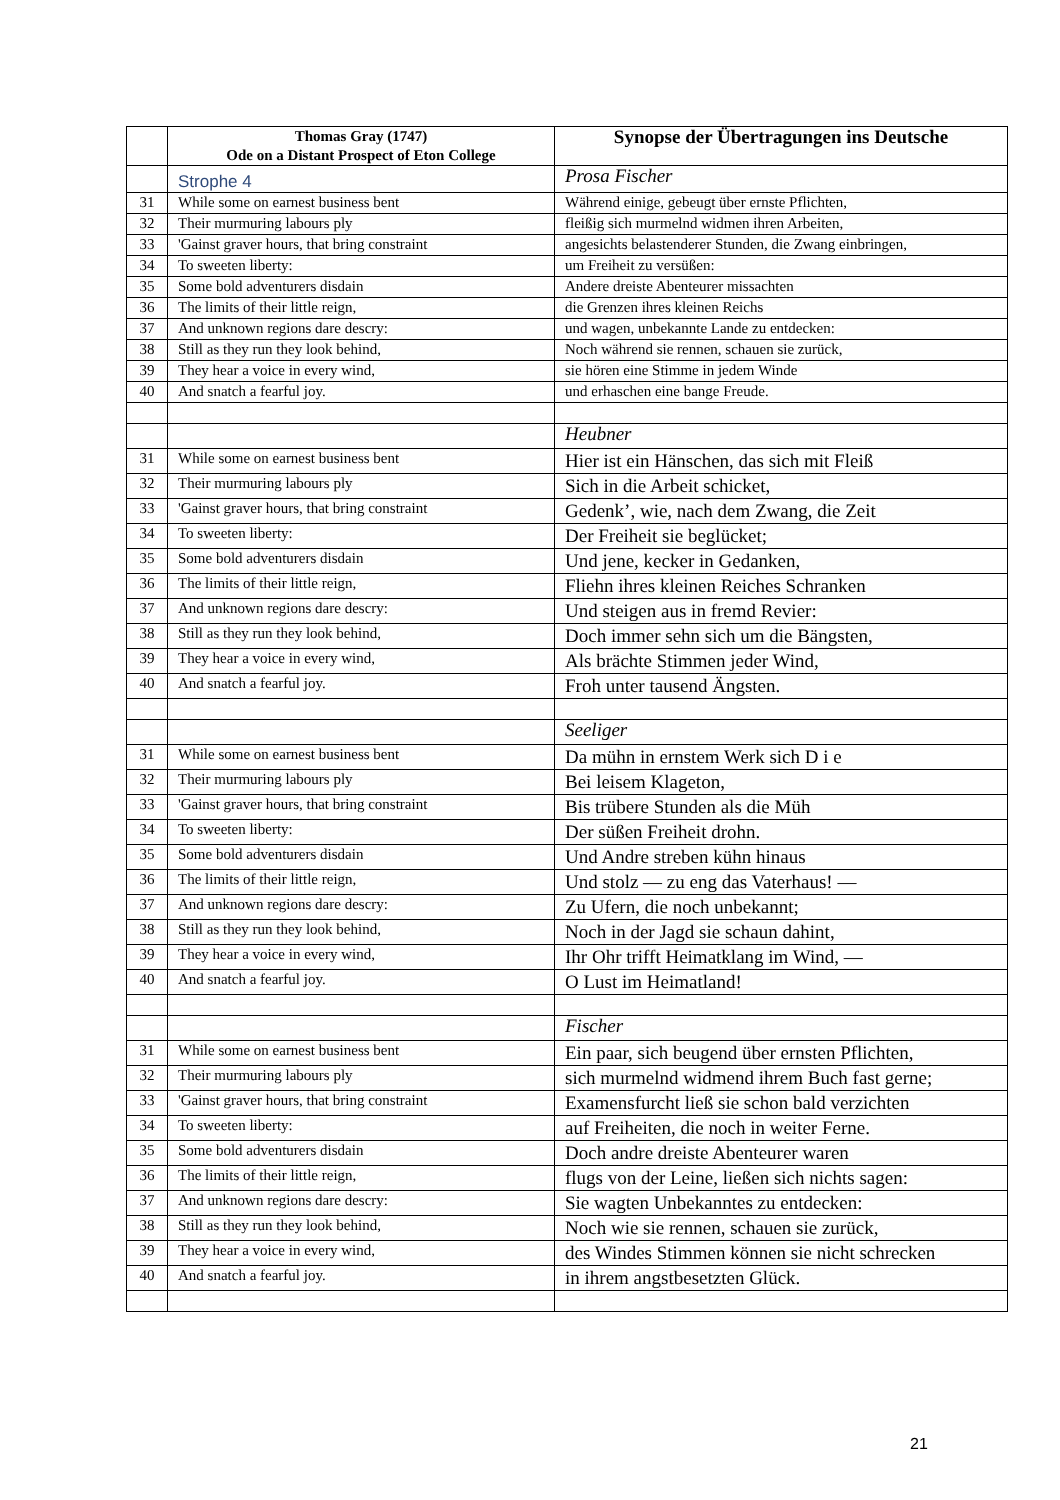| | Thomas Gray (1747) Ode on a Distant Prospect of Eton College | Synopse der Übertragungen ins Deutsche |
| --- | --- | --- |
| | Strophe 4 | Prosa Fischer |
| 31 | While some on earnest business bent | Während einige, gebeugt über ernste Pflichten, |
| 32 | Their murmuring labours ply | fleißig sich murmelnd widmen ihren Arbeiten, |
| 33 | 'Gainst graver hours, that bring constraint | angesichts belastenderer Stunden, die Zwang einbringen, |
| 34 | To sweeten liberty: | um Freiheit zu versüßen: |
| 35 | Some bold adventurers disdain | Andere dreiste Abenteurer missachten |
| 36 | The limits of their little reign, | die Grenzen ihres kleinen Reichs |
| 37 | And unknown regions dare descry: | und wagen, unbekannte Lande zu entdecken: |
| 38 | Still as they run they look behind, | Noch während sie rennen, schauen sie zurück, |
| 39 | They hear a voice in every wind, | sie hören eine Stimme in jedem Winde |
| 40 | And snatch a fearful joy. | und erhaschen eine bange Freude. |
| | | Heubner |
| 31 | While some on earnest business bent | Hier ist ein Hänschen, das sich mit Fleiß |
| 32 | Their murmuring labours ply | Sich in die Arbeit schicket, |
| 33 | 'Gainst graver hours, that bring constraint | Gedenk’, wie, nach dem Zwang, die Zeit |
| 34 | To sweeten liberty: | Der Freiheit sie beglücket; |
| 35 | Some bold adventurers disdain | Und jene, kecker in Gedanken, |
| 36 | The limits of their little reign, | Fliehn ihres kleinen Reiches Schranken |
| 37 | And unknown regions dare descry: | Und steigen aus in fremd Revier: |
| 38 | Still as they run they look behind, | Doch immer sehn sich um die Bängsten, |
| 39 | They hear a voice in every wind, | Als brächte Stimmen jeder Wind, |
| 40 | And snatch a fearful joy. | Froh unter tausend Ängsten. |
| | | Seeliger |
| 31 | While some on earnest business bent | Da mühn in ernstem Werk sich D i e |
| 32 | Their murmuring labours ply | Bei leisem Klageton, |
| 33 | 'Gainst graver hours, that bring constraint | Bis trübere Stunden als die Müh |
| 34 | To sweeten liberty: | Der süßen Freiheit drohn. |
| 35 | Some bold adventurers disdain | Und Andre streben kühn hinaus |
| 36 | The limits of their little reign, | Und stolz — zu eng das Vaterhaus! — |
| 37 | And unknown regions dare descry: | Zu Ufern, die noch unbekannt; |
| 38 | Still as they run they look behind, | Noch in der Jagd sie schaun dahint, |
| 39 | They hear a voice in every wind, | Ihr Ohr trifft Heimatklang im Wind, — |
| 40 | And snatch a fearful joy. | O Lust im Heimatland! |
| | | Fischer |
| 31 | While some on earnest business bent | Ein paar, sich beugend über ernsten Pflichten, |
| 32 | Their murmuring labours ply | sich murmelnd widmend ihrem Buch fast gerne; |
| 33 | 'Gainst graver hours, that bring constraint | Examensfurcht ließ sie schon bald verzichten |
| 34 | To sweeten liberty: | auf Freiheiten, die noch in weiter Ferne. |
| 35 | Some bold adventurers disdain | Doch andre dreiste Abenteurer waren |
| 36 | The limits of their little reign, | flugs von der Leine, ließen sich nichts sagen: |
| 37 | And unknown regions dare descry: | Sie wagten Unbekanntes zu entdecken: |
| 38 | Still as they run they look behind, | Noch wie sie rennen, schauen sie zurück, |
| 39 | They hear a voice in every wind, | des Windes Stimmen können sie nicht schrecken |
| 40 | And snatch a fearful joy. | in ihrem angstbesetzten Glück. |
21